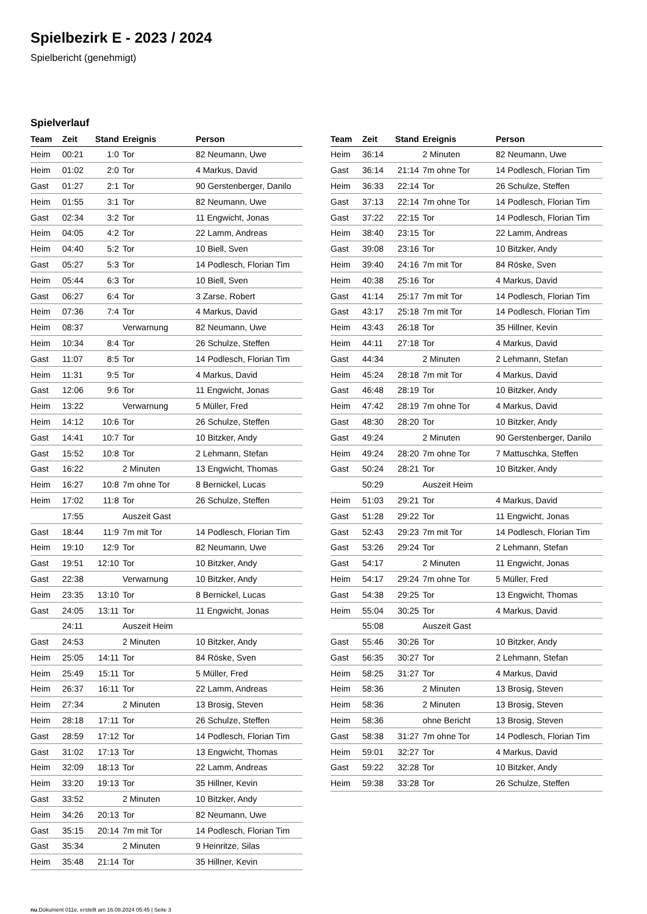Spielbezirk E - 2023 / 2024
Spielbericht (genehmigt)
Spielverlauf
| Team | Zeit | Stand | Ereignis | Person |
| --- | --- | --- | --- | --- |
| Heim | 00:21 | 1:0 | Tor | 82 Neumann, Uwe |
| Heim | 01:02 | 2:0 | Tor | 4 Markus, David |
| Gast | 01:27 | 2:1 | Tor | 90 Gerstenberger, Danilo |
| Heim | 01:55 | 3:1 | Tor | 82 Neumann, Uwe |
| Gast | 02:34 | 3:2 | Tor | 11 Engwicht, Jonas |
| Heim | 04:05 | 4:2 | Tor | 22 Lamm, Andreas |
| Heim | 04:40 | 5:2 | Tor | 10 Biell, Sven |
| Gast | 05:27 | 5:3 | Tor | 14 Podlesch, Florian Tim |
| Heim | 05:44 | 6:3 | Tor | 10 Biell, Sven |
| Gast | 06:27 | 6:4 | Tor | 3 Zarse, Robert |
| Heim | 07:36 | 7:4 | Tor | 4 Markus, David |
| Heim | 08:37 | | Verwarnung | 82 Neumann, Uwe |
| Heim | 10:34 | 8:4 | Tor | 26 Schulze, Steffen |
| Gast | 11:07 | 8:5 | Tor | 14 Podlesch, Florian Tim |
| Heim | 11:31 | 9:5 | Tor | 4 Markus, David |
| Gast | 12:06 | 9:6 | Tor | 11 Engwicht, Jonas |
| Heim | 13:22 | | Verwarnung | 5 Müller, Fred |
| Heim | 14:12 | 10:6 | Tor | 26 Schulze, Steffen |
| Gast | 14:41 | 10:7 | Tor | 10 Bitzker, Andy |
| Gast | 15:52 | 10:8 | Tor | 2 Lehmann, Stefan |
| Gast | 16:22 | | 2 Minuten | 13 Engwicht, Thomas |
| Heim | 16:27 | 10:8 | 7m ohne Tor | 8 Bernickel, Lucas |
| Heim | 17:02 | 11:8 | Tor | 26 Schulze, Steffen |
| | 17:55 | | Auszeit Gast | |
| Gast | 18:44 | 11:9 | 7m mit Tor | 14 Podlesch, Florian Tim |
| Heim | 19:10 | 12:9 | Tor | 82 Neumann, Uwe |
| Gast | 19:51 | 12:10 | Tor | 10 Bitzker, Andy |
| Gast | 22:38 | | Verwarnung | 10 Bitzker, Andy |
| Heim | 23:35 | 13:10 | Tor | 8 Bernickel, Lucas |
| Gast | 24:05 | 13:11 | Tor | 11 Engwicht, Jonas |
| | 24:11 | | Auszeit Heim | |
| Gast | 24:53 | | 2 Minuten | 10 Bitzker, Andy |
| Heim | 25:05 | 14:11 | Tor | 84 Röske, Sven |
| Heim | 25:49 | 15:11 | Tor | 5 Müller, Fred |
| Heim | 26:37 | 16:11 | Tor | 22 Lamm, Andreas |
| Heim | 27:34 | | 2 Minuten | 13 Brosig, Steven |
| Heim | 28:18 | 17:11 | Tor | 26 Schulze, Steffen |
| Gast | 28:59 | 17:12 | Tor | 14 Podlesch, Florian Tim |
| Gast | 31:02 | 17:13 | Tor | 13 Engwicht, Thomas |
| Heim | 32:09 | 18:13 | Tor | 22 Lamm, Andreas |
| Heim | 33:20 | 19:13 | Tor | 35 Hillner, Kevin |
| Gast | 33:52 | | 2 Minuten | 10 Bitzker, Andy |
| Heim | 34:26 | 20:13 | Tor | 82 Neumann, Uwe |
| Gast | 35:15 | 20:14 | 7m mit Tor | 14 Podlesch, Florian Tim |
| Gast | 35:34 | | 2 Minuten | 9 Heinritze, Silas |
| Heim | 35:48 | 21:14 | Tor | 35 Hillner, Kevin |
| Team | Zeit | Stand | Ereignis | Person |
| --- | --- | --- | --- | --- |
| Heim | 36:14 | | 2 Minuten | 82 Neumann, Uwe |
| Gast | 36:14 | 21:14 | 7m ohne Tor | 14 Podlesch, Florian Tim |
| Heim | 36:33 | 22:14 | Tor | 26 Schulze, Steffen |
| Gast | 37:13 | 22:14 | 7m ohne Tor | 14 Podlesch, Florian Tim |
| Gast | 37:22 | 22:15 | Tor | 14 Podlesch, Florian Tim |
| Heim | 38:40 | 23:15 | Tor | 22 Lamm, Andreas |
| Gast | 39:08 | 23:16 | Tor | 10 Bitzker, Andy |
| Heim | 39:40 | 24:16 | 7m mit Tor | 84 Röske, Sven |
| Heim | 40:38 | 25:16 | Tor | 4 Markus, David |
| Gast | 41:14 | 25:17 | 7m mit Tor | 14 Podlesch, Florian Tim |
| Gast | 43:17 | 25:18 | 7m mit Tor | 14 Podlesch, Florian Tim |
| Heim | 43:43 | 26:18 | Tor | 35 Hillner, Kevin |
| Heim | 44:11 | 27:18 | Tor | 4 Markus, David |
| Gast | 44:34 | | 2 Minuten | 2 Lehmann, Stefan |
| Heim | 45:24 | 28:18 | 7m mit Tor | 4 Markus, David |
| Gast | 46:48 | 28:19 | Tor | 10 Bitzker, Andy |
| Heim | 47:42 | 28:19 | 7m ohne Tor | 4 Markus, David |
| Gast | 48:30 | 28:20 | Tor | 10 Bitzker, Andy |
| Gast | 49:24 | | 2 Minuten | 90 Gerstenberger, Danilo |
| Heim | 49:24 | 28:20 | 7m ohne Tor | 7 Mattuschka, Steffen |
| Gast | 50:24 | 28:21 | Tor | 10 Bitzker, Andy |
| | 50:29 | | Auszeit Heim | |
| Heim | 51:03 | 29:21 | Tor | 4 Markus, David |
| Gast | 51:28 | 29:22 | Tor | 11 Engwicht, Jonas |
| Gast | 52:43 | 29:23 | 7m mit Tor | 14 Podlesch, Florian Tim |
| Gast | 53:26 | 29:24 | Tor | 2 Lehmann, Stefan |
| Gast | 54:17 | | 2 Minuten | 11 Engwicht, Jonas |
| Heim | 54:17 | 29:24 | 7m ohne Tor | 5 Müller, Fred |
| Gast | 54:38 | 29:25 | Tor | 13 Engwicht, Thomas |
| Heim | 55:04 | 30:25 | Tor | 4 Markus, David |
| | 55:08 | | Auszeit Gast | |
| Gast | 55:46 | 30:26 | Tor | 10 Bitzker, Andy |
| Gast | 56:35 | 30:27 | Tor | 2 Lehmann, Stefan |
| Heim | 58:25 | 31:27 | Tor | 4 Markus, David |
| Heim | 58:36 | | 2 Minuten | 13 Brosig, Steven |
| Heim | 58:36 | | 2 Minuten | 13 Brosig, Steven |
| Heim | 58:36 | | ohne Bericht | 13 Brosig, Steven |
| Gast | 58:38 | 31:27 | 7m ohne Tor | 14 Podlesch, Florian Tim |
| Heim | 59:01 | 32:27 | Tor | 4 Markus, David |
| Gast | 59:22 | 32:28 | Tor | 10 Bitzker, Andy |
| Heim | 59:38 | 33:28 | Tor | 26 Schulze, Steffen |
nu.Dokument 011e, erstellt am 16.08.2024 05:45 | Seite 3